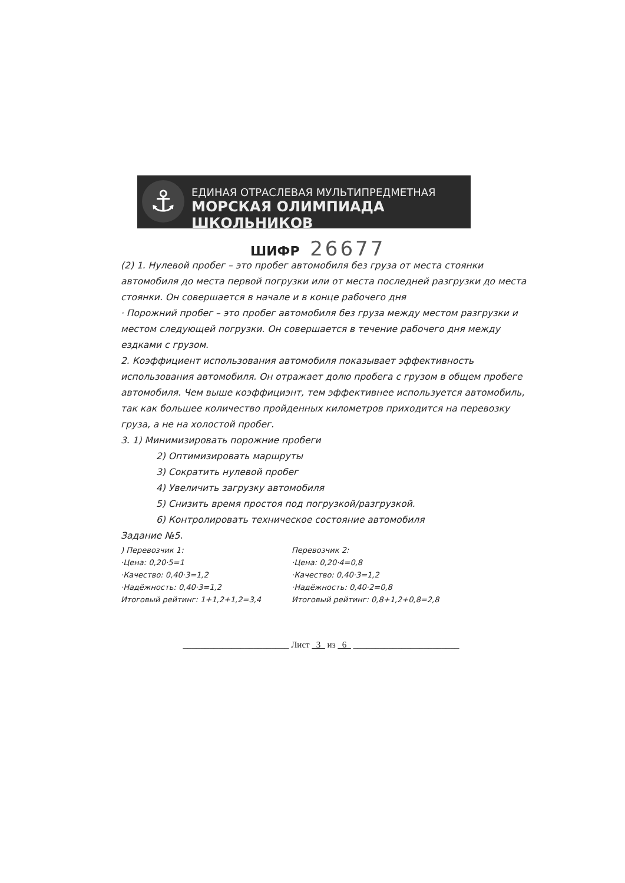⚓
ЕДИНАЯ ОТРАСЛЕВАЯ МУЛЬТИПРЕДМЕТНАЯ
МОРСКАЯ ОЛИМПИАДА ШКОЛЬНИКОВ
ШИФР 26677
(2) 1. Нулевой пробег – это пробег автомобиля без груза от места стоянки автомобиля до места первой погрузки или от места последней разгрузки до места стоянки. Он совершается в начале и в конце рабочего дня
· Порожний пробег – это пробег автомобиля без груза между местом разгрузки и местом следующей погрузки. Он совершается в течение рабочего дня между ездками с грузом.
2. Коэффициент использования автомобиля показывает эффективность использования автомобиля. Он отражает долю пробега с грузом в общем пробеге автомобиля. Чем выше коэффициэнт, тем эффективнее используется автомобиль, так как большее количество пройденных километров приходится на перевозку груза, а не на холостой пробег.
3. 1) Минимизировать порожние пробеги
2) Оптимизировать маршруты
3) Сократить нулевой пробег
4) Увеличить загрузку автомобиля
5) Снизить время простоя под погрузкой/разгрузкой.
6) Контролировать техническое состояние автомобиля
Задание №5.
) Перевозчик 1:
·Цена: 0,20·5=1
·Качество: 0,40·3=1,2
·Надёжность: 0,40·3=1,2
Итоговый рейтинг: 1+1,2+1,2=3,4
Перевозчик 2:
·Цена: 0,20·4=0,8
·Качество: 0,40·3=1,2
·Надёжность: 0,40·2=0,8
Итоговый рейтинг: 0,8+1,2+0,8=2,8
________________________ Лист 3 из 6 ________________________